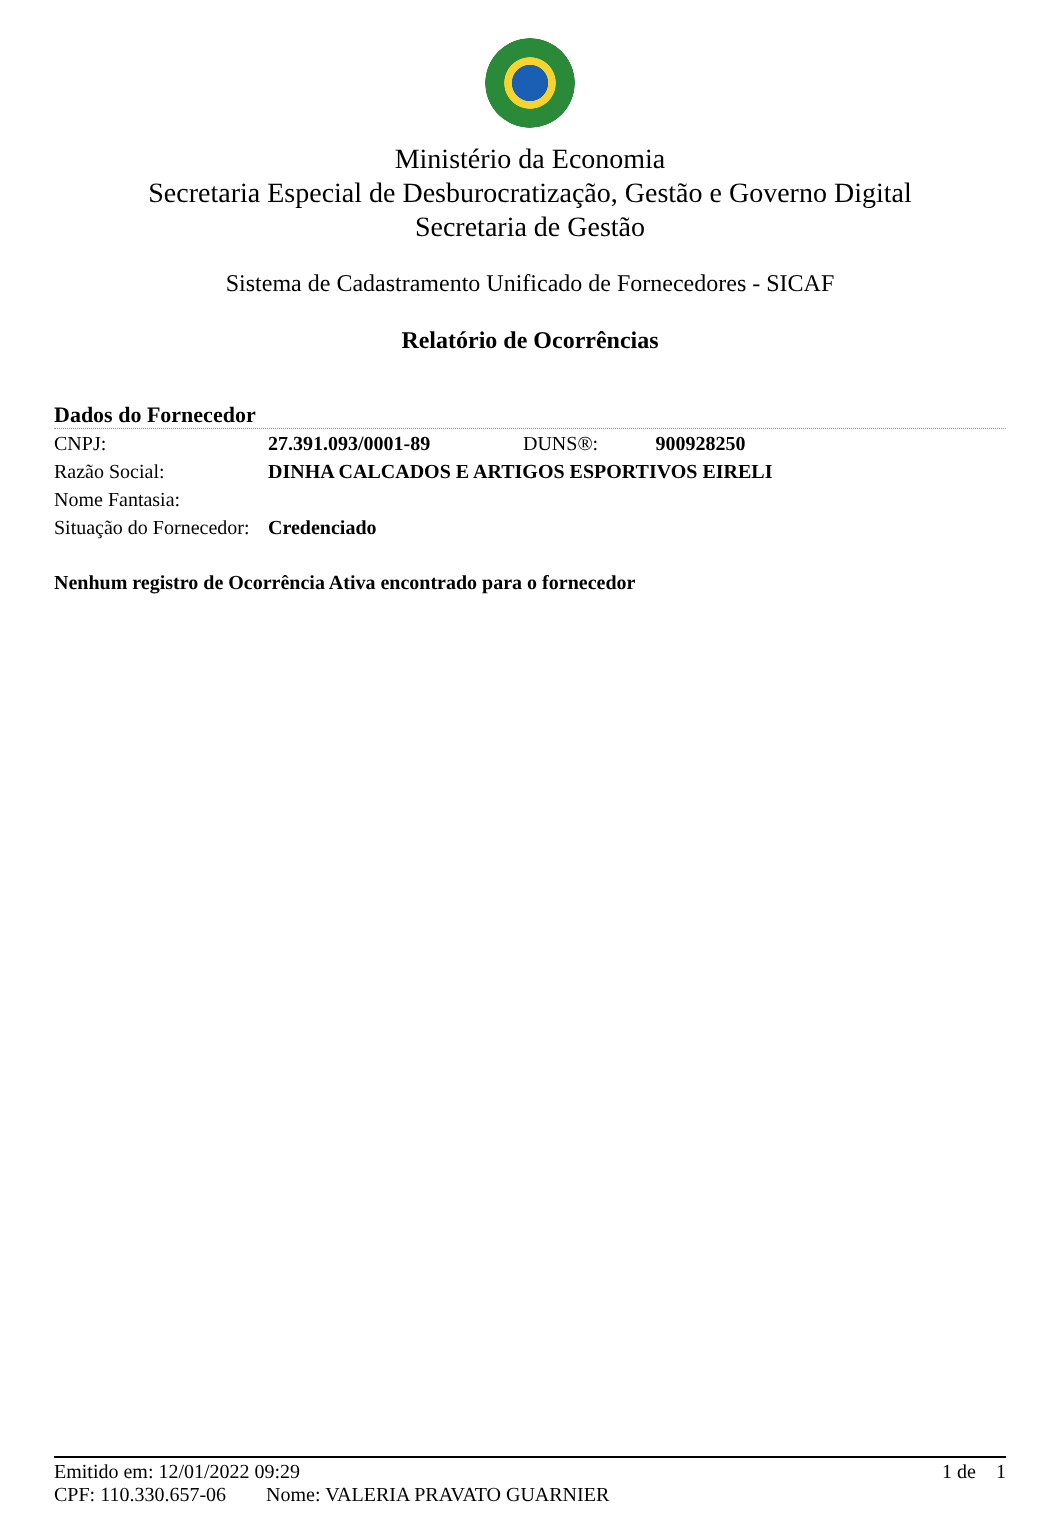Ministério da Economia
Secretaria Especial de Desburocratização, Gestão e Governo Digital
Secretaria de Gestão
Sistema de Cadastramento Unificado de Fornecedores - SICAF
Relatório de Ocorrências
Dados do Fornecedor
| CNPJ: | 27.391.093/0001-89 | DUNS®: | 900928250 |
| Razão Social: | DINHA CALCADOS E ARTIGOS ESPORTIVOS EIRELI | | |
| Nome Fantasia: | | | |
| Situação do Fornecedor: | Credenciado | | |
Nenhum registro de Ocorrência Ativa encontrado para o fornecedor
Emitido em: 12/01/2022 09:29 1 de 1
CPF: 110.330.657-06 Nome: VALERIA PRAVATO GUARNIER